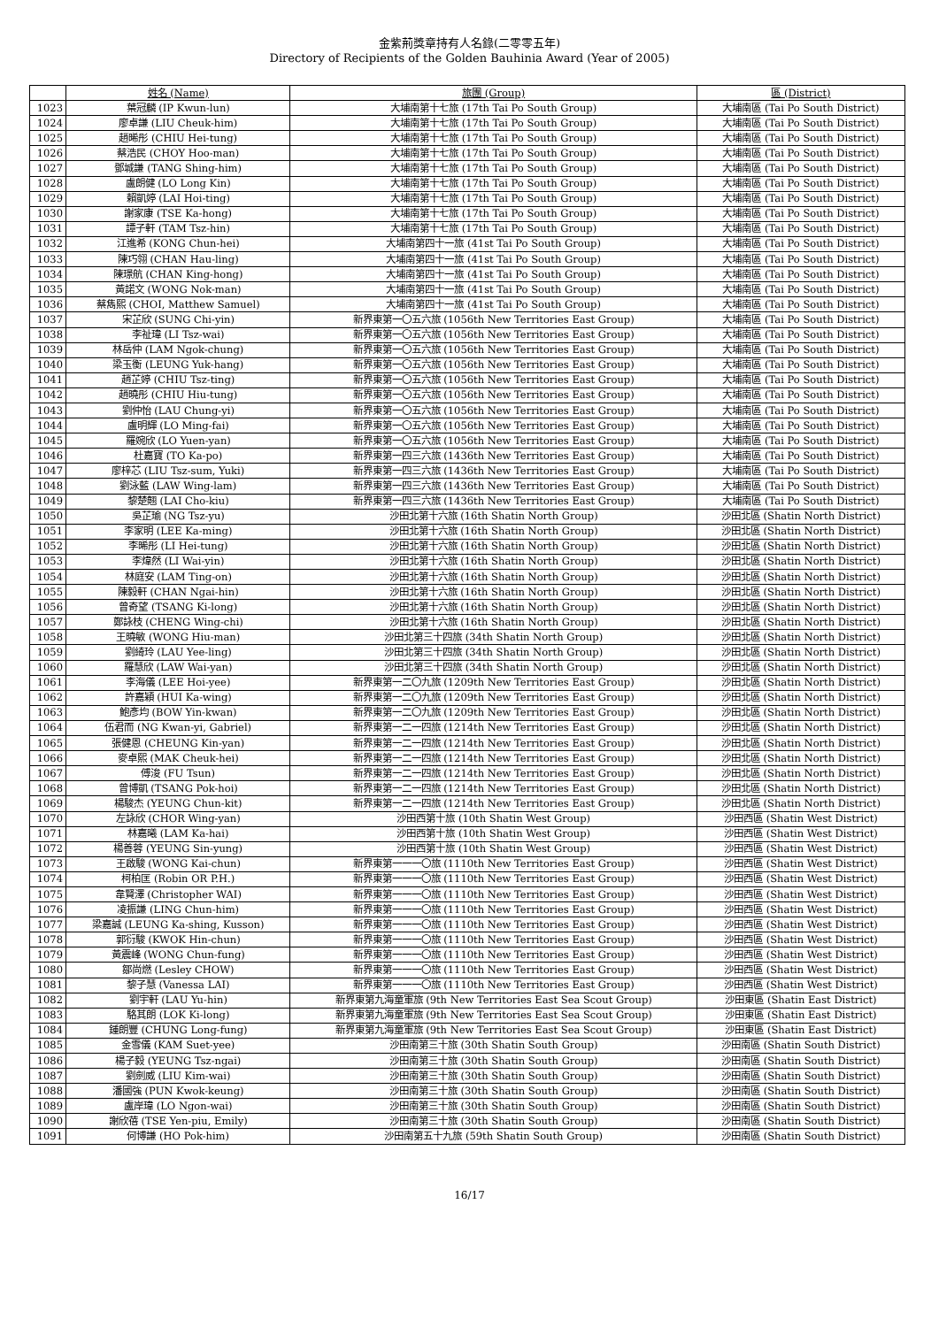金紫荊獎章持有人名錄(二零零五年)
Directory of Recipients of the Golden Bauhinia Award (Year of 2005)
| | 姓名 (Name) | 旅團 (Group) | 區 (District) |
| --- | --- | --- | --- |
| 1023 | 葉冠麟 (IP Kwun-lun) | 大埔南第十七旅 (17th Tai Po South Group) | 大埔南區 (Tai Po South District) |
| 1024 | 廖卓謙 (LIU Cheuk-him) | 大埔南第十七旅 (17th Tai Po South Group) | 大埔南區 (Tai Po South District) |
| 1025 | 趙晞彤 (CHIU Hei-tung) | 大埔南第十七旅 (17th Tai Po South Group) | 大埔南區 (Tai Po South District) |
| 1026 | 蔡浩民 (CHOY Hoo-man) | 大埔南第十七旅 (17th Tai Po South Group) | 大埔南區 (Tai Po South District) |
| 1027 | 鄧城謙 (TANG Shing-him) | 大埔南第十七旅 (17th Tai Po South Group) | 大埔南區 (Tai Po South District) |
| 1028 | 盧朗健 (LO Long Kin) | 大埔南第十七旅 (17th Tai Po South Group) | 大埔南區 (Tai Po South District) |
| 1029 | 賴凱婷 (LAI Hoi-ting) | 大埔南第十七旅 (17th Tai Po South Group) | 大埔南區 (Tai Po South District) |
| 1030 | 謝家康 (TSE Ka-hong) | 大埔南第十七旅 (17th Tai Po South Group) | 大埔南區 (Tai Po South District) |
| 1031 | 譚子軒 (TAM Tsz-hin) | 大埔南第十七旅 (17th Tai Po South Group) | 大埔南區 (Tai Po South District) |
| 1032 | 江進希 (KONG Chun-hei) | 大埔南第四十一旅 (41st Tai Po South Group) | 大埔南區 (Tai Po South District) |
| 1033 | 陳巧翎 (CHAN Hau-ling) | 大埔南第四十一旅 (41st Tai Po South Group) | 大埔南區 (Tai Po South District) |
| 1034 | 陳璟航 (CHAN King-hong) | 大埔南第四十一旅 (41st Tai Po South Group) | 大埔南區 (Tai Po South District) |
| 1035 | 黃諾文 (WONG Nok-man) | 大埔南第四十一旅 (41st Tai Po South Group) | 大埔南區 (Tai Po South District) |
| 1036 | 蔡雋熙 (CHOI, Matthew Samuel) | 大埔南第四十一旅 (41st Tai Po South Group) | 大埔南區 (Tai Po South District) |
| 1037 | 宋芷欣 (SUNG Chi-yin) | 新界東第一〇五六旅 (1056th New Territories East Group) | 大埔南區 (Tai Po South District) |
| 1038 | 李祉瑋 (LI Tsz-wai) | 新界東第一〇五六旅 (1056th New Territories East Group) | 大埔南區 (Tai Po South District) |
| 1039 | 林岳仲 (LAM Ngok-chung) | 新界東第一〇五六旅 (1056th New Territories East Group) | 大埔南區 (Tai Po South District) |
| 1040 | 梁玉衡 (LEUNG Yuk-hang) | 新界東第一〇五六旅 (1056th New Territories East Group) | 大埔南區 (Tai Po South District) |
| 1041 | 趙芷婷 (CHIU Tsz-ting) | 新界東第一〇五六旅 (1056th New Territories East Group) | 大埔南區 (Tai Po South District) |
| 1042 | 趙曉彤 (CHIU Hiu-tung) | 新界東第一〇五六旅 (1056th New Territories East Group) | 大埔南區 (Tai Po South District) |
| 1043 | 劉仲怡 (LAU Chung-yi) | 新界東第一〇五六旅 (1056th New Territories East Group) | 大埔南區 (Tai Po South District) |
| 1044 | 盧明輝 (LO Ming-fai) | 新界東第一〇五六旅 (1056th New Territories East Group) | 大埔南區 (Tai Po South District) |
| 1045 | 羅婉欣 (LO Yuen-yan) | 新界東第一〇五六旅 (1056th New Territories East Group) | 大埔南區 (Tai Po South District) |
| 1046 | 杜嘉寶 (TO Ka-po) | 新界東第一四三六旅 (1436th New Territories East Group) | 大埔南區 (Tai Po South District) |
| 1047 | 廖梓芯 (LIU Tsz-sum, Yuki) | 新界東第一四三六旅 (1436th New Territories East Group) | 大埔南區 (Tai Po South District) |
| 1048 | 劉泳藍 (LAW Wing-lam) | 新界東第一四三六旅 (1436th New Territories East Group) | 大埔南區 (Tai Po South District) |
| 1049 | 黎楚翹 (LAI Cho-kiu) | 新界東第一四三六旅 (1436th New Territories East Group) | 大埔南區 (Tai Po South District) |
| 1050 | 吳芷瑜 (NG Tsz-yu) | 沙田北第十六旅 (16th Shatin North Group) | 沙田北區 (Shatin North District) |
| 1051 | 李家明 (LEE Ka-ming) | 沙田北第十六旅 (16th Shatin North Group) | 沙田北區 (Shatin North District) |
| 1052 | 李晞彤 (LI Hei-tung) | 沙田北第十六旅 (16th Shatin North Group) | 沙田北區 (Shatin North District) |
| 1053 | 李煒然 (LI Wai-yin) | 沙田北第十六旅 (16th Shatin North Group) | 沙田北區 (Shatin North District) |
| 1054 | 林庭安 (LAM Ting-on) | 沙田北第十六旅 (16th Shatin North Group) | 沙田北區 (Shatin North District) |
| 1055 | 陳毅軒 (CHAN Ngai-hin) | 沙田北第十六旅 (16th Shatin North Group) | 沙田北區 (Shatin North District) |
| 1056 | 曾奇望 (TSANG Ki-long) | 沙田北第十六旅 (16th Shatin North Group) | 沙田北區 (Shatin North District) |
| 1057 | 鄭詠枝 (CHENG Wing-chi) | 沙田北第十六旅 (16th Shatin North Group) | 沙田北區 (Shatin North District) |
| 1058 | 王曉敏 (WONG Hiu-man) | 沙田北第三十四旅 (34th Shatin North Group) | 沙田北區 (Shatin North District) |
| 1059 | 劉綺玲 (LAU Yee-ling) | 沙田北第三十四旅 (34th Shatin North Group) | 沙田北區 (Shatin North District) |
| 1060 | 羅慧欣 (LAW Wai-yan) | 沙田北第三十四旅 (34th Shatin North Group) | 沙田北區 (Shatin North District) |
| 1061 | 李海儀 (LEE Hoi-yee) | 新界東第一二〇九旅 (1209th New Territories East Group) | 沙田北區 (Shatin North District) |
| 1062 | 許嘉穎 (HUI Ka-wing) | 新界東第一二〇九旅 (1209th New Territories East Group) | 沙田北區 (Shatin North District) |
| 1063 | 鮑彥均 (BOW Yin-kwan) | 新界東第一二〇九旅 (1209th New Territories East Group) | 沙田北區 (Shatin North District) |
| 1064 | 伍君而 (NG Kwan-yi, Gabriel) | 新界東第一二一四旅 (1214th New Territories East Group) | 沙田北區 (Shatin North District) |
| 1065 | 張健恩 (CHEUNG Kin-yan) | 新界東第一二一四旅 (1214th New Territories East Group) | 沙田北區 (Shatin North District) |
| 1066 | 麥卓熙 (MAK Cheuk-hei) | 新界東第一二一四旅 (1214th New Territories East Group) | 沙田北區 (Shatin North District) |
| 1067 | 傅浚 (FU Tsun) | 新界東第一二一四旅 (1214th New Territories East Group) | 沙田北區 (Shatin North District) |
| 1068 | 曾博凱 (TSANG Pok-hoi) | 新界東第一二一四旅 (1214th New Territories East Group) | 沙田北區 (Shatin North District) |
| 1069 | 楊駿杰 (YEUNG Chun-kit) | 新界東第一二一四旅 (1214th New Territories East Group) | 沙田北區 (Shatin North District) |
| 1070 | 左詠欣 (CHOR Wing-yan) | 沙田西第十旅 (10th Shatin West Group) | 沙田西區 (Shatin West District) |
| 1071 | 林嘉曦 (LAM Ka-hai) | 沙田西第十旅 (10th Shatin West Group) | 沙田西區 (Shatin West District) |
| 1072 | 楊善蓉 (YEUNG Sin-yung) | 沙田西第十旅 (10th Shatin West Group) | 沙田西區 (Shatin West District) |
| 1073 | 王啟駿 (WONG Kai-chun) | 新界東第一一一〇旅 (1110th New Territories East Group) | 沙田西區 (Shatin West District) |
| 1074 | 柯柏匡 (Robin OR P.H.) | 新界東第一一一〇旅 (1110th New Territories East Group) | 沙田西區 (Shatin West District) |
| 1075 | 韋賢澤 (Christopher WAI) | 新界東第一一一〇旅 (1110th New Territories East Group) | 沙田西區 (Shatin West District) |
| 1076 | 凌振謙 (LING Chun-him) | 新界東第一一一〇旅 (1110th New Territories East Group) | 沙田西區 (Shatin West District) |
| 1077 | 梁嘉誠 (LEUNG Ka-shing, Kusson) | 新界東第一一一〇旅 (1110th New Territories East Group) | 沙田西區 (Shatin West District) |
| 1078 | 郭衍駿 (KWOK Hin-chun) | 新界東第一一一〇旅 (1110th New Territories East Group) | 沙田西區 (Shatin West District) |
| 1079 | 黃震峰 (WONG Chun-fung) | 新界東第一一一〇旅 (1110th New Territories East Group) | 沙田西區 (Shatin West District) |
| 1080 | 鄒尚燃 (Lesley CHOW) | 新界東第一一一〇旅 (1110th New Territories East Group) | 沙田西區 (Shatin West District) |
| 1081 | 黎子慧 (Vanessa LAI) | 新界東第一一一〇旅 (1110th New Territories East Group) | 沙田西區 (Shatin West District) |
| 1082 | 劉宇軒 (LAU Yu-hin) | 新界東第九海童軍旅 (9th New Territories East Sea Scout Group) | 沙田東區 (Shatin East District) |
| 1083 | 駱其朗 (LOK Ki-long) | 新界東第九海童軍旅 (9th New Territories East Sea Scout Group) | 沙田東區 (Shatin East District) |
| 1084 | 鍾朗豐 (CHUNG Long-fung) | 新界東第九海童軍旅 (9th New Territories East Sea Scout Group) | 沙田東區 (Shatin East District) |
| 1085 | 金雪儀 (KAM Suet-yee) | 沙田南第三十旅 (30th Shatin South Group) | 沙田南區 (Shatin South District) |
| 1086 | 楊子毅 (YEUNG Tsz-ngai) | 沙田南第三十旅 (30th Shatin South Group) | 沙田南區 (Shatin South District) |
| 1087 | 劉劍威 (LIU Kim-wai) | 沙田南第三十旅 (30th Shatin South Group) | 沙田南區 (Shatin South District) |
| 1088 | 潘國強 (PUN Kwok-keung) | 沙田南第三十旅 (30th Shatin South Group) | 沙田南區 (Shatin South District) |
| 1089 | 盧岸瑋 (LO Ngon-wai) | 沙田南第三十旅 (30th Shatin South Group) | 沙田南區 (Shatin South District) |
| 1090 | 謝欣蓓 (TSE Yen-piu, Emily) | 沙田南第三十旅 (30th Shatin South Group) | 沙田南區 (Shatin South District) |
| 1091 | 何博謙 (HO Pok-him) | 沙田南第五十九旅 (59th Shatin South Group) | 沙田南區 (Shatin South District) |
16/17